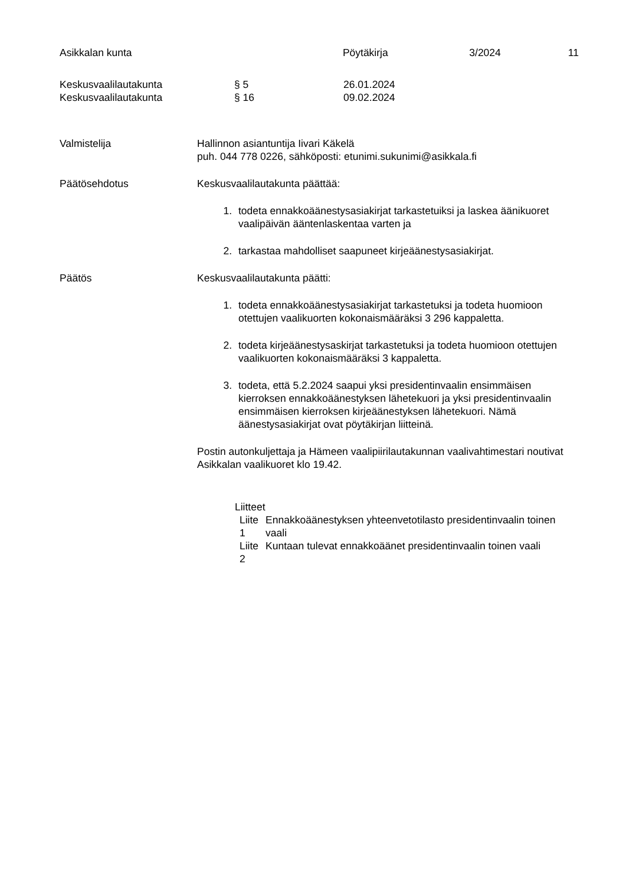Asikkalan kunta Pöytäkirja 3/2024 11
Keskusvaalilautakunta § 5 26.01.2024
Keskusvaalilautakunta § 16 09.02.2024
Valmistelija Hallinnon asiantuntija Iivari Käkelä
puh. 044 778 0226, sähköposti: etunimi.sukunimi@asikkala.fi
Päätösehdotus Keskusvaalilautakunta päättää:
1. todeta ennakkoäänestysasiakirjat tarkastetuiksi ja laskea äänikuoret vaalipäivän ääntenlaskentaa varten ja
2. tarkastaa mahdolliset saapuneet kirjeäänestysasiakirjat.
Päätös Keskusvaalilautakunta päätti:
1. todeta ennakkoäänestysasiakirjat tarkastetuksi ja todeta huomioon otettujen vaalikuorten kokonaismääräksi 3 296 kappaletta.
2. todeta kirjeäänestysaskirjat tarkastetuksi ja todeta huomioon otettujen vaalikuorten kokonaismääräksi 3 kappaletta.
3. todeta, että 5.2.2024 saapui yksi presidentinvaalin ensimmäisen kierroksen ennakkoäänestyksen lähetekuori ja yksi presidentinvaalin ensimmäisen kierroksen kirjeäänestyksen lähetekuori. Nämä äänestysasiakirjat ovat pöytäkirjan liitteinä.
Postin autonkuljettaja ja Hämeen vaalipiirilautakunnan vaalivahtimestari noutivat Asikkalan vaalikuoret klo 19.42.
Liitteet
| Liite 1 | Ennakkoäänestyksen yhteenvetotilasto presidentinvaalin toinen vaali |
| Liite 2 | Kuntaan tulevat ennakkoäänet presidentinvaalin toinen vaali |